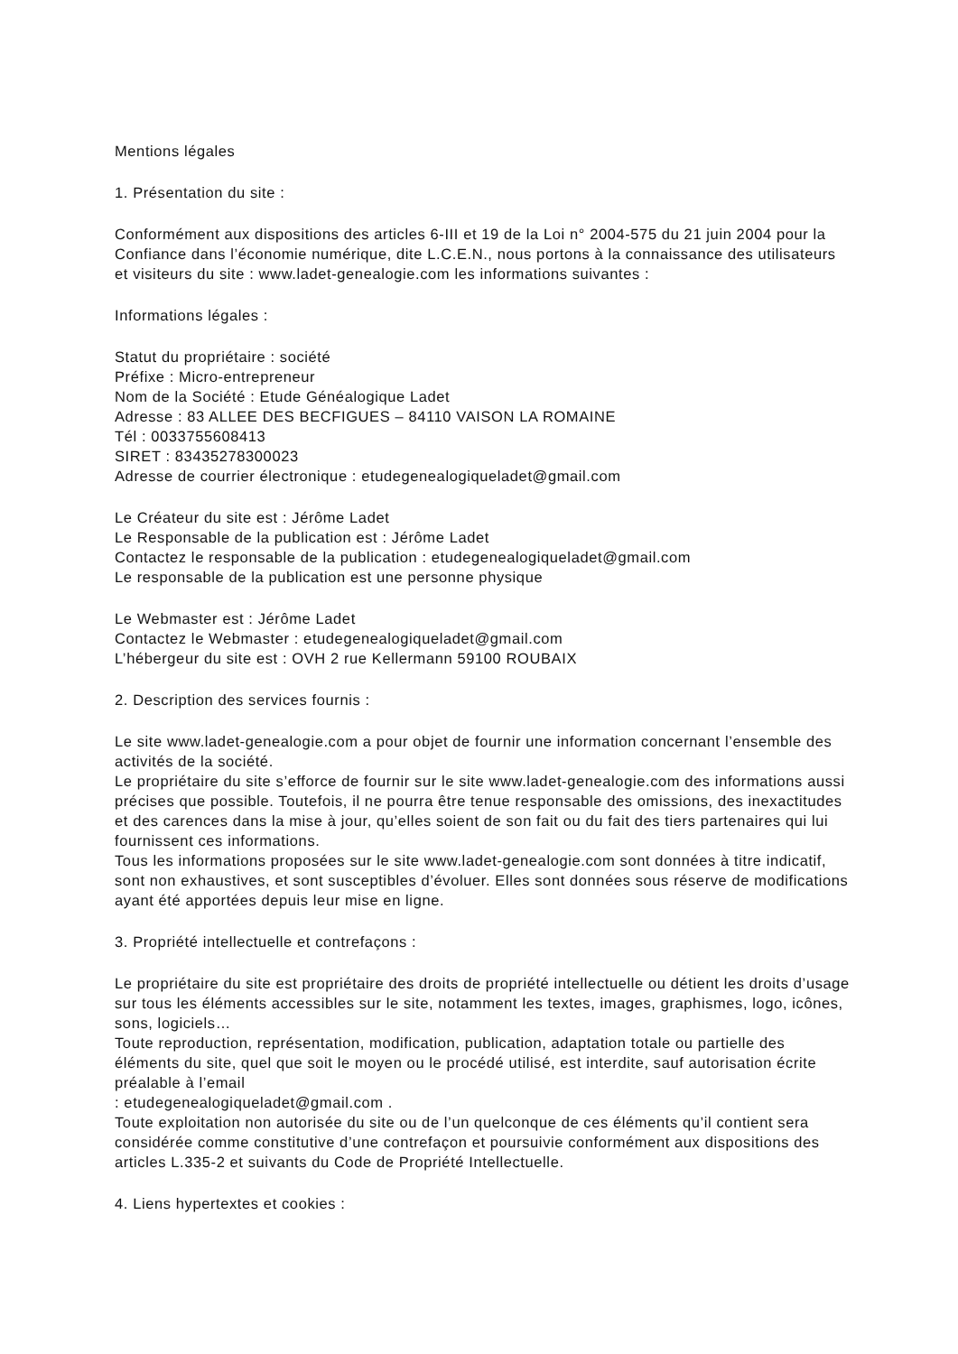Mentions légales
1. Présentation du site :
Conformément aux dispositions des articles 6-III et 19 de la Loi n° 2004-575 du 21 juin 2004 pour la Confiance dans l’économie numérique, dite L.C.E.N., nous portons à la connaissance des utilisateurs et visiteurs du site : www.ladet-genealogie.com les informations suivantes :
Informations légales :
Statut du propriétaire : société
Préfixe : Micro-entrepreneur
Nom de la Société : Etude Généalogique Ladet
Adresse : 83 ALLEE DES BECFIGUES – 84110 VAISON LA ROMAINE
Tél : 0033755608413
SIRET : 83435278300023
Adresse de courrier électronique : etudegenealogiqueladet@gmail.com
Le Créateur du site est : Jérôme Ladet
Le Responsable de la publication est : Jérôme Ladet
Contactez le responsable de la publication : etudegenealogiqueladet@gmail.com
Le responsable de la publication est une personne physique
Le Webmaster est : Jérôme Ladet
Contactez le Webmaster : etudegenealogiqueladet@gmail.com
L’hébergeur du site est : OVH 2 rue Kellermann 59100 ROUBAIX
2. Description des services fournis :
Le site www.ladet-genealogie.com a pour objet de fournir une information concernant l’ensemble des activités de la société.
Le propriétaire du site s’efforce de fournir sur le site www.ladet-genealogie.com des informations aussi précises que possible. Toutefois, il ne pourra être tenue responsable des omissions, des inexactitudes et des carences dans la mise à jour, qu’elles soient de son fait ou du fait des tiers partenaires qui lui fournissent ces informations.
Tous les informations proposées sur le site www.ladet-genealogie.com sont données à titre indicatif, sont non exhaustives, et sont susceptibles d’évoluer. Elles sont données sous réserve de modifications ayant été apportées depuis leur mise en ligne.
3. Propriété intellectuelle et contrefaçons :
Le propriétaire du site est propriétaire des droits de propriété intellectuelle ou détient les droits d’usage sur tous les éléments accessibles sur le site, notamment les textes, images, graphismes, logo, icônes, sons, logiciels…
Toute reproduction, représentation, modification, publication, adaptation totale ou partielle des éléments du site, quel que soit le moyen ou le procédé utilisé, est interdite, sauf autorisation écrite préalable à l’email
: etudegenealogiqueladet@gmail.com .
Toute exploitation non autorisée du site ou de l’un quelconque de ces éléments qu’il contient sera considérée comme constitutive d’une contrefaçon et poursuivie conformément aux dispositions des articles L.335-2 et suivants du Code de Propriété Intellectuelle.
4. Liens hypertextes et cookies :